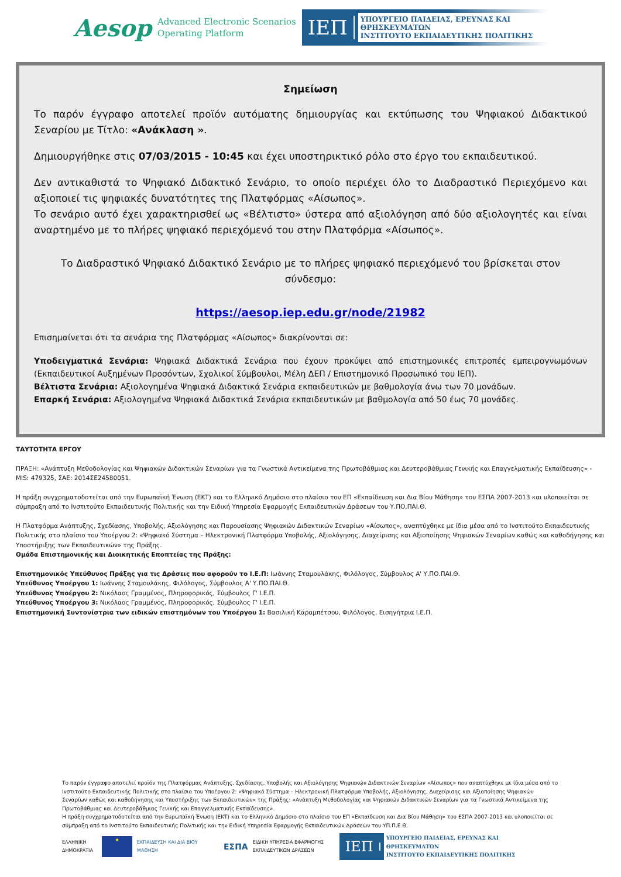Aesop
Advanced Electronic Scenarios
Operating Platform
ΙΕΠ
ΥΠΟΥΡΓΕΙΟ ΠΑΙΔΕΙΑΣ, ΕΡΕΥΝΑΣ ΚΑΙ ΘΡΗΣΚΕΥΜΑΤΩΝ
ΙΝΣΤΙΤΟΥΤΟ ΕΚΠΑΙΔΕΥΤΙΚΗΣ ΠΟΛΙΤΙΚΗΣ
Σημείωση
Το παρόν έγγραφο αποτελεί προϊόν αυτόματης δημιουργίας και εκτύπωσης του Ψηφιακού Διδακτικού Σεναρίου με Τίτλο: «Ανάκλαση ».
Δημιουργήθηκε στις 07/03/2015 - 10:45 και έχει υποστηρικτικό ρόλο στο έργο του εκπαιδευτικού.
Δεν αντικαθιστά το Ψηφιακό Διδακτικό Σενάριο, το οποίο περιέχει όλο το Διαδραστικό Περιεχόμενο και αξιοποιεί τις ψηφιακές δυνατότητες της Πλατφόρμας «Αίσωπος».
Το σενάριο αυτό έχει χαρακτηρισθεί ως «Βέλτιστο» ύστερα από αξιολόγηση από δύο αξιολογητές και είναι αναρτημένο με το πλήρες ψηφιακό περιεχόμενό του στην Πλατφόρμα «Αίσωπος».
Το Διαδραστικό Ψηφιακό Διδακτικό Σενάριο με το πλήρες ψηφιακό περιεχόμενό του βρίσκεται στον σύνδεσμο:
https://aesop.iep.edu.gr/node/21982
Επισημαίνεται ότι τα σενάρια της Πλατφόρμας «Αίσωπος» διακρίνονται σε:
Υποδειγματικά Σενάρια: Ψηφιακά Διδακτικά Σενάρια που έχουν προκύψει από επιστημονικές επιτροπές εμπειρογνωμόνων (Εκπαιδευτικοί Αυξημένων Προσόντων, Σχολικοί Σύμβουλοι, Μέλη ΔΕΠ / Επιστημονικό Προσωπικό του ΙΕΠ).
Βέλτιστα Σενάρια: Αξιολογημένα Ψηφιακά Διδακτικά Σενάρια εκπαιδευτικών με βαθμολογία άνω των 70 μονάδων.
Επαρκή Σενάρια: Αξιολογημένα Ψηφιακά Διδακτικά Σενάρια εκπαιδευτικών με βαθμολογία από 50 έως 70 μονάδες.
ΤΑΥΤΟΤΗΤΑ ΕΡΓΟΥ
ΠΡΑΞΗ: «Ανάπτυξη Μεθοδολογίας και Ψηφιακών Διδακτικών Σεναρίων για τα Γνωστικά Αντικείμενα της Πρωτοβάθμιας και Δευτεροβάθμιας Γενικής και Επαγγελματικής Εκπαίδευσης» - MIS: 479325, ΣΑΕ: 2014ΣΕ24580051.
Η πράξη συγχρηματοδοτείται από την Ευρωπαϊκή Ένωση (ΕΚΤ) και το Ελληνικό Δημόσιο στο πλαίσιο του ΕΠ «Εκπαίδευση και Δια Βίου Μάθηση» του ΕΣΠΑ 2007-2013 και υλοποιείται σε σύμπραξη από το Ινστιτούτο Εκπαιδευτικής Πολιτικής και την Ειδική Υπηρεσία Εφαρμογής Εκπαιδευτικών Δράσεων του Υ.ΠΟ.ΠΑΙ.Θ.
Η Πλατφόρμα Ανάπτυξης, Σχεδίασης, Υποβολής, Αξιολόγησης και Παρουσίασης Ψηφιακών Διδακτικών Σεναρίων «Αίσωπος», αναπτύχθηκε με ίδια μέσα από το Ινστιτούτο Εκπαιδευτικής Πολιτικής στο πλαίσιο του Υποέργου 2: «Ψηφιακό Σύστημα – Ηλεκτρονική Πλατφόρμα Υποβολής, Αξιολόγησης, Διαχείρισης και Αξιοποίησης Ψηφιακών Σεναρίων καθώς και καθοδήγησης και Υποστήριξης των Εκπαιδευτικών» της Πράξης.
Ομάδα Επιστημονικής και Διοικητικής Εποπτείας της Πράξης:
Επιστημονικός Υπεύθυνος Πράξης για τις Δράσεις που αφορούν το Ι.Ε.Π: Ιωάννης Σταμουλάκης, Φιλόλογος, Σύμβουλος Α' Υ.ΠΟ.ΠΑΙ.Θ.
Υπεύθυνος Υποέργου 1: Ιωάννης Σταμουλάκης, Φιλόλογος, Σύμβουλος Α' Υ.ΠΟ.ΠΑΙ.Θ.
Υπεύθυνος Υποέργου 2: Νικόλαος Γραμμένος, Πληροφορικός, Σύμβουλος Γ' Ι.Ε.Π.
Υπεύθυνος Υποέργου 3: Νικόλαος Γραμμένος, Πληροφορικός, Σύμβουλος Γ' Ι.Ε.Π.
Επιστημονική Συντονίστρια των ειδικών επιστημόνων του Υποέργου 1: Βασιλική Καραμπέτσου, Φιλόλογος, Εισηγήτρια Ι.Ε.Π.
Το παρόν έγγραφο αποτελεί προϊόν της Πλατφόρμας Ανάπτυξης, Σχεδίασης, Υποβολής και Αξιολόγησης Ψηφιακών Διδακτικών Σεναρίων «Αίσωπος» που αναπτύχθηκε με ίδια μέσα από το Ινστιτούτο Εκπαιδευτικής Πολιτικής στο πλαίσιο του Υποέργου 2: «Ψηφιακό Σύστημα – Ηλεκτρονική Πλατφόρμα Υποβολής, Αξιολόγησης, Διαχείρισης και Αξιοποίησης Ψηφιακών Σεναρίων καθώς και καθοδήγησης και Υποστήριξης των Εκπαιδευτικών» της Πράξης: «Ανάπτυξη Μεθοδολογίας και Ψηφιακών Διδακτικών Σεναρίων για τα Γνωστικά Αντικείμενα της Πρωτοβάθμιας και Δευτεροβάθμιας Γενικής και Επαγγελματικής Εκπαίδευσης».
Η πράξη συγχρηματοδοτείται από την Ευρωπαϊκή Ένωση (ΕΚΤ) και το Ελληνικό Δημόσιο στο πλαίσιο του ΕΠ «Εκπαίδευση και Δια Βίου Μάθηση» του ΕΣΠΑ 2007-2013 και υλοποιείται σε σύμπραξη από το Ινστιτούτο Εκπαιδευτικής Πολιτικής και την Ειδική Υπηρεσία Εφαρμογής Εκπαιδευτικών Δράσεων του ΥΠ.Π.Ε.Θ.
ΕΛΛΗΝΙΚΗ ΔΗΜΟΚΡΑΤΙΑ
★
ΕΚΠΑΙΔΕΥΣΗ ΚΑΙ ΔΙΑ ΒΙΟΥ ΜΑΘΗΣΗ
ΕΣΠΑ
ΕΙΔΙΚΗ ΥΠΗΡΕΣΙΑ ΕΦΑΡΜΟΓΗΣ ΕΚΠΑΙΔΕΥΤΙΚΩΝ ΔΡΑΣΕΩΝ
ΙΕΠ
ΥΠΟΥΡΓΕΙΟ ΠΑΙΔΕΙΑΣ, ΕΡΕΥΝΑΣ ΚΑΙ ΘΡΗΣΚΕΥΜΑΤΩΝ
ΙΝΣΤΙΤΟΥΤΟ ΕΚΠΑΙΔΕΥΤΙΚΗΣ ΠΟΛΙΤΙΚΗΣ